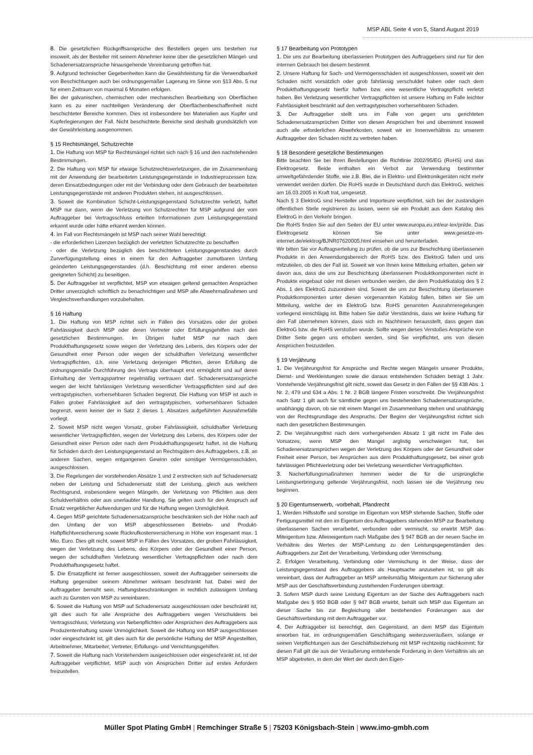MSP ABL Seite 4 von 5, Stand August 2019
8. Die gesetzlichen Rückgriffsansprüche des Bestellers gegen uns bestehen nur insoweit, als der Besteller mit seinem Abnehmer keine über die gesetzlichen Mängel- und Schadenersatzansprüche hinausgehende Vereinbarung getroffen hat.
9. Aufgrund technischer Gegebenheiten kann die Gewährleistung für die Verwendbarkeit von Beschichtungen auch bei ordnungsgemäßer Lagerung im Sinne von §13 Abs. 5 nur für einen Zeitraum von maximal 6 Monaten erfolgen.
Bei der galvanischen, chemischen oder mechanischen Bearbeitung von Oberflächen kann es zu einer nachteiligen Veränderung der Oberflächenbeschaffenheit nicht beschichteter Bereiche kommen. Dies ist insbesondere bei Materialien aus Kupfer und Kupferlegierungen der Fall. Nicht beschichtete Bereiche sind deshalb grundsätzlich von der Gewährleistung ausgenommen.
§ 15 Rechtsmängel, Schutzrechte
1. Die Haftung von MSP für Rechtsmängel richtet sich nach § 16 und den nachstehenden Bestimmungen.
2. Die Haftung von MSP für etwaige Schutzrechtsverletzungen, die im Zusammenhang mit der Anwendung der bearbeiteten Leistungsgegenstände in Industrieprozessen bzw. deren Einsatzbedingungen oder mit der Verbindung oder dem Gebrauch der bearbeiteten Leistungsgegenstände mit anderen Produkten stehen, ist ausgeschlossen.
3. Soweit die Kombination Schicht-Leistungsgegenstand Schutzrechte verletzt, haftet MSP nur dann, wenn die Verletzung von Schutzrechten für MSP aufgrund der vom Auftraggeber bei Vertragsschluss erteilten Informationen zum Leistungsgegenstand erkannt wurde oder hätte erkannt werden können.
4. Im Fall von Rechtsmängeln ist MSP nach seiner Wahl berechtigt:
- die erforderlichen Lizenzen bezüglich der verletzten Schutzrechte zu beschaffen
- oder die Verletzung bezüglich des beschichteten Leistungsgegenstandes durch Zurverfügungstellung eines in einem für den Auftraggeber zumutbaren Umfang geänderten Leistungsgegenstandes (d.h. Beschichtung mit einer anderen ebenso geeigneten Schicht) zu beseitigen.
5. Der Auftraggeber ist verpflichtet, MSP von etwaigen geltend gemachten Ansprüchen Dritter unverzüglich schriftlich zu benachrichtigen und MSP alle Abwehrmaßnahmen und Vergleichsverhandlungen vorzubehalten.
§ 16 Haftung
1. Die Haftung von MSP richtet sich in Fällen des Vorsatzes oder der groben Fahrlässigkeit durch MSP oder deren Vertreter oder Erfüllungsgehilfen nach den gesetzlichen Bestimmungen. Im Übrigen haftet MSP nur nach dem Produkthaftungsgesetz sowie wegen der Verletzung des Lebens, des Körpers oder der Gesundheit einer Person oder wegen der schuldhaften Verletzung wesentlicher Vertragspflichten, d.h. eine Verletzung derjenigen Pflichten, deren Erfüllung die ordnungsgemäße Durchführung des Vertrags überhaupt erst ermöglicht und auf deren Einhaltung der Vertragspartner regelmäßig vertrauen darf. Schadenersatzansprüche wegen der leicht fahrlässigen Verletzung wesentlicher Vertragspflichten sind auf den vertragstypischen, vorhersehbaren Schaden begrenzt. Die Haftung von MSP ist auch in Fällen grober Fahrlässigkeit auf den vertragstypischen, vorhersehbaren Schaden begrenzt, wenn keiner der in Satz 2 dieses 1. Absatzes aufgeführten Ausnahmefälle vorliegt.
2. Soweit MSP nicht wegen Vorsatz, grober Fahrlässigkeit, schuldhafter Verletzung wesentlicher Vertragspflichten, wegen der Verletzung des Lebens, des Körpers oder der Gesundheit einer Person oder nach dem Produkthaftungsgesetz haftet, ist die Haftung für Schäden durch den Leistungsgegenstand an Rechtsgütern des Auftraggebers, z.B. an anderen Sachen, wegen entgangenen Gewinn oder sonstiger Vermögensschäden, ausgeschlossen.
3. Die Regelungen der vorstehenden Absätze 1 und 2 erstrecken sich auf Schadenersatz neben der Leistung und Schadenersatz statt der Leistung, gleich aus welchem Rechtsgrund, insbesondere wegen Mängeln, der Verletzung von Pflichten aus dem Schuldverhältnis oder aus unerlaubter Handlung. Sie gelten auch für den Anspruch auf Ersatz vergeblicher Aufwendungen und für die Haftung wegen Unmöglichkeit.
4. Gegen MSP gerichtete Schadenersatzansprüche beschränken sich der Höhe nach auf den Umfang der von MSP abgeschlossenen Betriebs- und Produkt-Haftpflichtversicherung sowie Rückrufkostenversicherung in Höhe von insgesamt max. 1 Mio. Euro. Dies gilt nicht, soweit MSP in Fällen des Vorsatzes, der groben Fahrlässigkeit, wegen der Verletzung des Lebens, des Körpers oder der Gesundheit einer Person, wegen der schuldhaften Verletzung wesentlicher Vertragspflichten oder nach dem Produkthaftungsgesetz haftet.
5. Die Ersatzpflicht ist ferner ausgeschlossen, soweit der Auftraggeber seinerseits die Haftung gegenüber seinem Abnehmer wirksam beschränkt hat. Dabei wird der Auftraggeber bemüht sein, Haftungsbeschränkungen in rechtlich zulässigem Umfang auch zu Gunsten von MSP zu vereinbaren.
6. Soweit die Haftung von MSP auf Schadenersatz ausgeschlossen oder beschränkt ist, gilt dies auch für alle Ansprüche des Auftraggebers wegen Verschuldens bei Vertragsschluss, Verletzung von Nebenpflichten oder Ansprüchen des Auftraggebers aus Produzentenhaftung sowie Unmöglichkeit. Soweit die Haftung von MSP ausgeschlossen oder eingeschränkt ist, gilt dies auch für die persönliche Haftung der MSP Angestellten, Arbeitnehmer, Mitarbeiter, Vertreter, Erfüllungs- und Verrichtungsgehilfen.
7. Soweit die Haftung nach Vorstehendem ausgeschlossen oder eingeschränkt ist, ist der Auftraggeber verpflichtet, MSP auch von Ansprüchen Dritter auf erstes Anfordern freizustellen.
§ 17 Bearbeitung von Prototypen
1. Die uns zur Bearbeitung überlassenen Prototypen des Auftraggebers sind nur für den internen Gebrauch bei diesem bestimmt.
2. Unsere Haftung für Sach- und Vermögensschäden ist ausgeschlossen, soweit wir den Schaden nicht vorsätzlich oder grob fahrlässig verschuldet haben oder nach dem Produkthaftungsgesetz hierfür haften bzw. eine wesentliche Vertragspflicht verletzt haben. Bei Verletzung wesentlicher Vertragspflichten ist unsere Haftung im Falle leichter Fahrlässigkeit beschränkt auf den vertragstypischen vorhersehbaren Schaden.
3. Der Auftraggeber stellt uns im Falle von gegen uns gerichteten Schadenersatzansprüchen Dritter von diesen Ansprüchen frei und übernimmt insoweit auch alle erforderlichen Abwehrkosten, soweit wir im Innenverhältnis zu unserem Auftraggeber den Schaden nicht zu vertreten haben.
§ 18 Besondere gesetzliche Bestimmungen
Bitte beachten Sie bei Ihren Bestellungen die Richtlinie 2002/95/EG (RoHS) und das Elektrogesetz. Beide enthalten ein Verbot zur Verwendung bestimmter umweltgefährdender Stoffe, wie z.B. Blei, die in Elektro- und Elektronikgeräten nicht mehr verwendet werden dürfen. Die RoHS wurde in Deutschland durch das ElektroG, welches am 16.03.2005 in Kraft trat, umgesetzt.
Nach § 3 ElektroG sind Hersteller und Importeure verpflichtet, sich bei der zuständigen öffentlichen Stelle registrieren zu lassen, wenn sie ein Produkt aus dem Katalog des ElektroG in den Verkehr bringen.
Die RoHS finden Sie auf den Seiten der EU unter www.europa.eu.int/eur-lex/pri/de. Das Elektrogesetz können Sie unter www.gesetze-im-internet.de/elektrog/BJNR07620005.html einsehen und herunterladen.
Wir bitten Sie vor Auftragserteilung zu prüfen, ob die uns zur Beschichtung überlassenen Produkte in den Anwendungsbereich der RoHS bzw. des ElektroG fallen und uns mitzuteilen, ob dies der Fall ist. Soweit wir von Ihnen keine Mitteilung erhalten, gehen wir davon aus, dass die uns zur Beschichtung überlassenen Produktkomponenten nicht in Produkte eingebaut oder mit diesen verbunden werden, die dem Produktkatalog des § 2 Abs. 1 des ElektroG zuzuordnen sind. Soweit die uns zur Beschichtung überlassenen Produktkomponenten unter diesen vorgenannten Katalog fallen, bitten wir Sie um Mitteilung, welche der im ElektroG bzw. RoHS genannten Ausnahmeregelungen vorliegend einschlägig ist. Bitte haben Sie dafür Verständnis, dass wir keine Haftung für den Fall übernehmen können, dass sich im Nachhinein herausstellt, dass gegen das ElektroG bzw. die RoHS verstoßen wurde. Sollte wegen dieses Verstoßes Ansprüche von Dritter Seite gegen uns erhoben werden, sind Sie verpflichtet, uns von diesen Ansprüchen freizustellen.
§ 19 Verjährung
1. Die Verjährungsfrist für Ansprüche und Rechte wegen Mängeln unserer Produkte, Dienst- und Werkleistungen sowie die daraus entstehenden Schäden beträgt 1 Jahr. Vorstehende Verjährungsfrist gilt nicht, soweit das Gesetz in den Fällen der §§ 438 Abs. 1 Nr. 2, 479 und 634 a Abs. 1 Nr. 2 BGB längere Fristen vorschreibt. Die Verjährungsfrist nach Satz 1 gilt auch für sämtliche gegen uns bestehenden Schadenersatzansprüche, unabhängig davon, ob sie mit einem Mangel im Zusammenhang stehen und unabhängig von der Rechtsgrundlage des Anspruchs. Der Beginn der Verjährungsfrist richtet sich nach den gesetzlichen Bestimmungen.
2. Die Verjährungsfrist nach dem vorhergehenden Absatz 1 gilt nicht im Falle des Vorsatzes, wenn MSP den Mangel arglistig verschwiegen hat, bei Schadenersatzansprüchen wegen der Verletzung des Körpers oder der Gesundheit oder Freiheit einer Person, bei Ansprüchen aus dem Produkthaftungsgesetz, bei einer grob fahrlässigen Pflichtverletzung oder bei Verletzung wesentlicher Vertragspflichten.
3. Nacherfüllungsmaßnahmen hemmen weder die für die ursprüngliche Leistungserbringung geltende Verjährungsfrist, noch lassen sie die Verjährung neu beginnen.
§ 20 Eigentumserwerb, -vorbehalt, Pfandrecht
1. Werden Hilfsstoffe und sonstige im Eigentum von MSP stehende Sachen, Stoffe oder Fertigungsmittel mit den im Eigentum des Auftraggebers stehenden MSP zur Bearbeitung überlassenen Sachen verarbeitet, verbunden oder vermischt, so erwirbt MSP das Miteigentum bzw. Alleineigentum nach Maßgabe des § 947 BGB an der neuen Sache im Verhältnis des Wertes der MSP-Leistung zu den Leistungsgegenständen des Auftraggebers zur Zeit der Verarbeitung, Verbindung oder Vermischung.
2. Erfolgen Verarbeitung, Verbindung oder Vermischung in der Weise, dass der Leistungsgegenstand des Auftraggebers als Hauptsache anzusehen ist, so gilt als vereinbart, dass der Auftraggeber an MSP anteilsmäßig Miteigentum zur Sicherung aller MSP aus der Geschäftsverbindung zustehenden Forderungen überträgt.
3. Sofern MSP durch seine Leistung Eigentum an der Sache des Auftraggebers nach Maßgabe des § 950 BGB oder § 947 BGB erwirbt, behält sich MSP das Eigentum an dieser Sache bis zur Begleichung aller bestehenden Forderungen aus der Geschäftsverbindung mit dem Auftraggeber vor.
4. Der Auftraggeber ist berechtigt, den Gegenstand, an dem MSP das Eigentum erworben hat, im ordnungsgemäßen Geschäftsgang weiterzuveräußern, solange er seinen Verpflichtungen aus der Geschäftsbeziehung mit MSP rechtzeitig nachkommt; für diesen Fall gilt die aus der Veräußerung entstehende Forderung in dem Verhältnis als an MSP abgetreten, in dem der Wert der durch den Eigen-
Müller Spot Plating GmbH | Remchinger Straße 5 | 75203 Königsbach-Stein | www.imo-gmbh.com